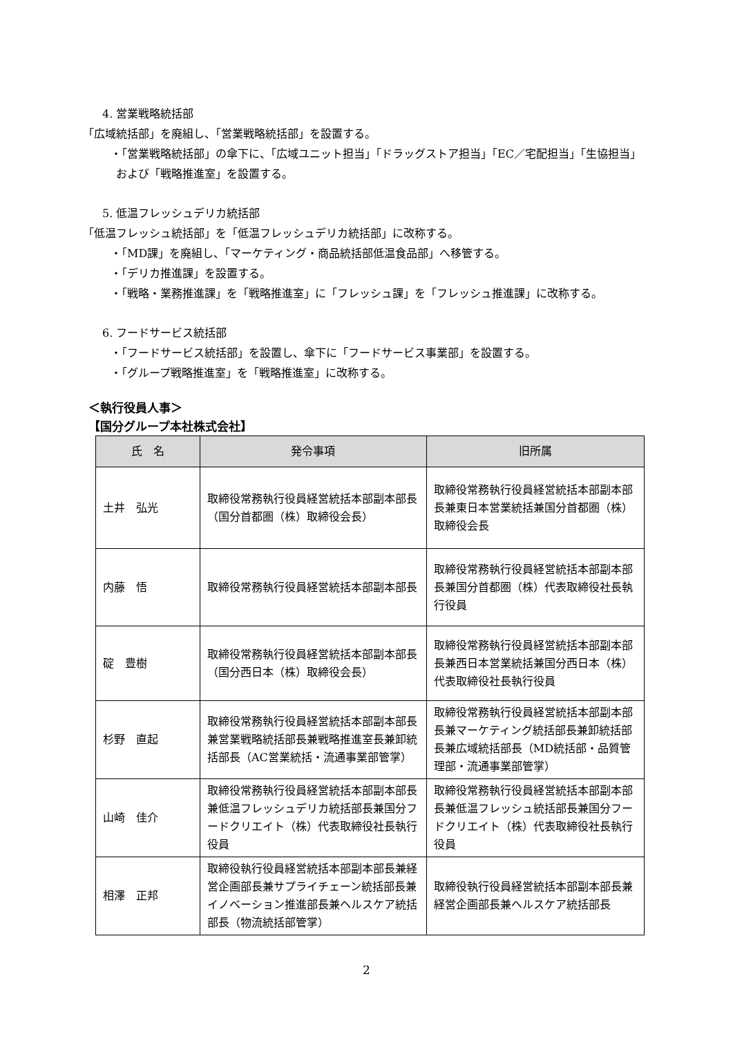4. 営業戦略統括部
「広域統括部」を廃組し、「営業戦略統括部」を設置する。
・「営業戦略統括部」の傘下に、「広域ユニット担当」「ドラッグストア担当」「EC／宅配担当」「生協担当」および「戦略推進室」を設置する。
5. 低温フレッシュデリカ統括部
「低温フレッシュ統括部」を「低温フレッシュデリカ統括部」に改称する。
・「MD課」を廃組し、「マーケティング・商品統括部低温食品部」へ移管する。
・「デリカ推進課」を設置する。
・「戦略・業務推進課」を「戦略推進室」に「フレッシュ課」を「フレッシュ推進課」に改称する。
6. フードサービス統括部
・「フードサービス統括部」を設置し、傘下に「フードサービス事業部」を設置する。
・「グループ戦略推進室」を「戦略推進室」に改称する。
＜執行役員人事＞
【国分グループ本社株式会社】
| 氏 名 | 発令事項 | 旧所属 |
| --- | --- | --- |
| 土井 弘光 | 取締役常務執行役員経営統括本部副本部長（国分首都圏（株）取締役会長） | 取締役常務執行役員経営統括本部副本部長兼東日本営業統括兼国分首都圏（株）取締役会長 |
| 内藤 悟 | 取締役常務執行役員経営統括本部副本部長 | 取締役常務執行役員経営統括本部副本部長兼国分首都圏（株）代表取締役社長執行役員 |
| 碇 豊樹 | 取締役常務執行役員経営統括本部副本部長（国分西日本（株）取締役会長） | 取締役常務執行役員経営統括本部副本部長兼西日本営業統括兼国分西日本（株）代表取締役社長執行役員 |
| 杉野 直起 | 取締役常務執行役員経営統括本部副本部長兼営業戦略統括部長兼戦略推進室長兼卸統括部長（AC営業統括・流通事業部管掌） | 取締役常務執行役員経営統括本部副本部長兼マーケティング統括部長兼卸統括部長兼広域統括部長（MD統括部・品質管理部・流通事業部管掌） |
| 山崎 佳介 | 取締役常務執行役員経営統括本部副本部長兼低温フレッシュデリカ統括部長兼国分フードクリエイト（株）代表取締役社長執行役員 | 取締役常務執行役員経営統括本部副本部長兼低温フレッシュ統括部長兼国分フードクリエイト（株）代表取締役社長執行役員 |
| 相澤 正邦 | 取締役執行役員経営統括本部副本部長兼経営企画部長兼サプライチェーン統括部長兼イノベーション推進部長兼ヘルスケア統括部長（物流統括部管掌） | 取締役執行役員経営統括本部副本部長兼経営企画部長兼ヘルスケア統括部長 |
2